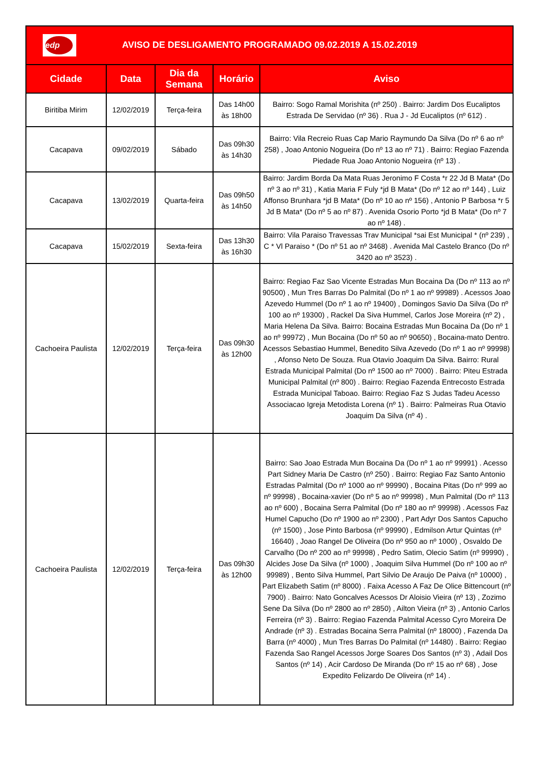| edp AVISO DE DESLIGAMENTO PROGRAMADO 09.02.2019 A 15.02.2019 | | | | |
| Cidade | Data | Dia da Semana | Horário | Aviso |
| Biritiba Mirim | 12/02/2019 | Terça-feira | Das 14h00 às 18h00 | Bairro: Sogo Ramal Morishita (nº 250) . Bairro: Jardim Dos Eucaliptos Estrada De Servidao (nº 36) . Rua J - Jd Eucaliptos (nº 612) . |
| Cacapava | 09/02/2019 | Sábado | Das 09h30 às 14h30 | Bairro: Vila Recreio Ruas Cap Mario Raymundo Da Silva (Do nº 6 ao nº 258) , Joao Antonio Nogueira (Do nº 13 ao nº 71) . Bairro: Regiao Fazenda Piedade Rua Joao Antonio Nogueira (nº 13) . |
| Cacapava | 13/02/2019 | Quarta-feira | Das 09h50 às 14h50 | Bairro: Jardim Borda Da Mata Ruas Jeronimo F Costa *r 22 Jd B Mata* (Do nº 3 ao nº 31) , Katia Maria F Fuly *jd B Mata* (Do nº 12 ao nº 144) , Luiz Affonso Brunhara *jd B Mata* (Do nº 10 ao nº 156) , Antonio P Barbosa *r 5 Jd B Mata* (Do nº 5 ao nº 87) . Avenida Osorio Porto *jd B Mata* (Do nº 7 ao nº 148) . |
| Cacapava | 15/02/2019 | Sexta-feira | Das 13h30 às 16h30 | Bairro: Vila Paraiso Travessas Trav Municipal *sai Est Municipal * (nº 239) , C * Vl Paraiso * (Do nº 51 ao nº 3468) . Avenida Mal Castelo Branco (Do nº 3420 ao nº 3523) . |
| Cachoeira Paulista | 12/02/2019 | Terça-feira | Das 09h30 às 12h00 | Bairro: Regiao Faz Sao Vicente Estradas Mun Bocaina Da (Do nº 113 ao nº 90500) , Mun Tres Barras Do Palmital (Do nº 1 ao nº 99989) . Acessos Joao Azevedo Hummel (Do nº 1 ao nº 19400) , Domingos Savio Da Silva (Do nº 100 ao nº 19300) , Rackel Da Siva Hummel, Carlos Jose Moreira (nº 2) , Maria Helena Da Silva. Bairro: Bocaina Estradas Mun Bocaina Da (Do nº 1 ao nº 99972) , Mun Bocaina (Do nº 50 ao nº 90650) , Bocaina-mato Dentro. Acessos Sebastiao Hummel, Benedito Silva Azevedo (Do nº 1 ao nº 99998) , Afonso Neto De Souza. Rua Otavio Joaquim Da Silva. Bairro: Rural Estrada Municipal Palmital (Do nº 1500 ao nº 7000) . Bairro: Piteu Estrada Municipal Palmital (nº 800) . Bairro: Regiao Fazenda Entrecosto Estrada Estrada Municipal Taboao. Bairro: Regiao Faz S Judas Tadeu Acesso Associacao Igreja Metodista Lorena (nº 1) . Bairro: Palmeiras Rua Otavio Joaquim Da Silva (nº 4) . |
| Cachoeira Paulista | 12/02/2019 | Terça-feira | Das 09h30 às 12h00 | Bairro: Sao Joao Estrada Mun Bocaina Da (Do nº 1 ao nº 99991) . Acesso Part Sidney Maria De Castro (nº 250) . Bairro: Regiao Faz Santo Antonio Estradas Palmital (Do nº 1000 ao nº 99990) , Bocaina Pitas (Do nº 999 ao nº 99998) , Bocaina-xavier (Do nº 5 ao nº 99998) , Mun Palmital (Do nº 113 ao nº 600) , Bocaina Serra Palmital (Do nº 180 ao nº 99998) . Acessos Faz Humel Capucho (Do nº 1900 ao nº 2300) , Part Adyr Dos Santos Capucho (nº 1500) , Jose Pinto Barbosa (nº 99990) , Edmilson Artur Quintas (nº 16640) , Joao Rangel De Oliveira (Do nº 950 ao nº 1000) , Osvaldo De Carvalho (Do nº 200 ao nº 99998) , Pedro Satim, Olecio Satim (nº 99990) , Alcides Jose Da Silva (nº 1000) , Joaquim Silva Hummel (Do nº 100 ao nº 99989) , Bento Silva Hummel, Part Silvio De Araujo De Paiva (nº 10000) , Part Elizabeth Satim (nº 8000) . Faixa Acesso A Faz De Olice Bittencourt (nº 7900) . Bairro: Nato Goncalves Acessos Dr Aloisio Vieira (nº 13) , Zozimo Sene Da Silva (Do nº 2800 ao nº 2850) , Ailton Vieira (nº 3) , Antonio Carlos Ferreira (nº 3) . Bairro: Regiao Fazenda Palmital Acesso Cyro Moreira De Andrade (nº 3) . Estradas Bocaina Serra Palmital (nº 18000) , Fazenda Da Barra (nº 4000) , Mun Tres Barras Do Palmital (nº 14480) . Bairro: Regiao Fazenda Sao Rangel Acessos Jorge Soares Dos Santos (nº 3) , Adail Dos Santos (nº 14) , Acir Cardoso De Miranda (Do nº 15 ao nº 68) , Jose Expedito Felizardo De Oliveira (nº 14) . |